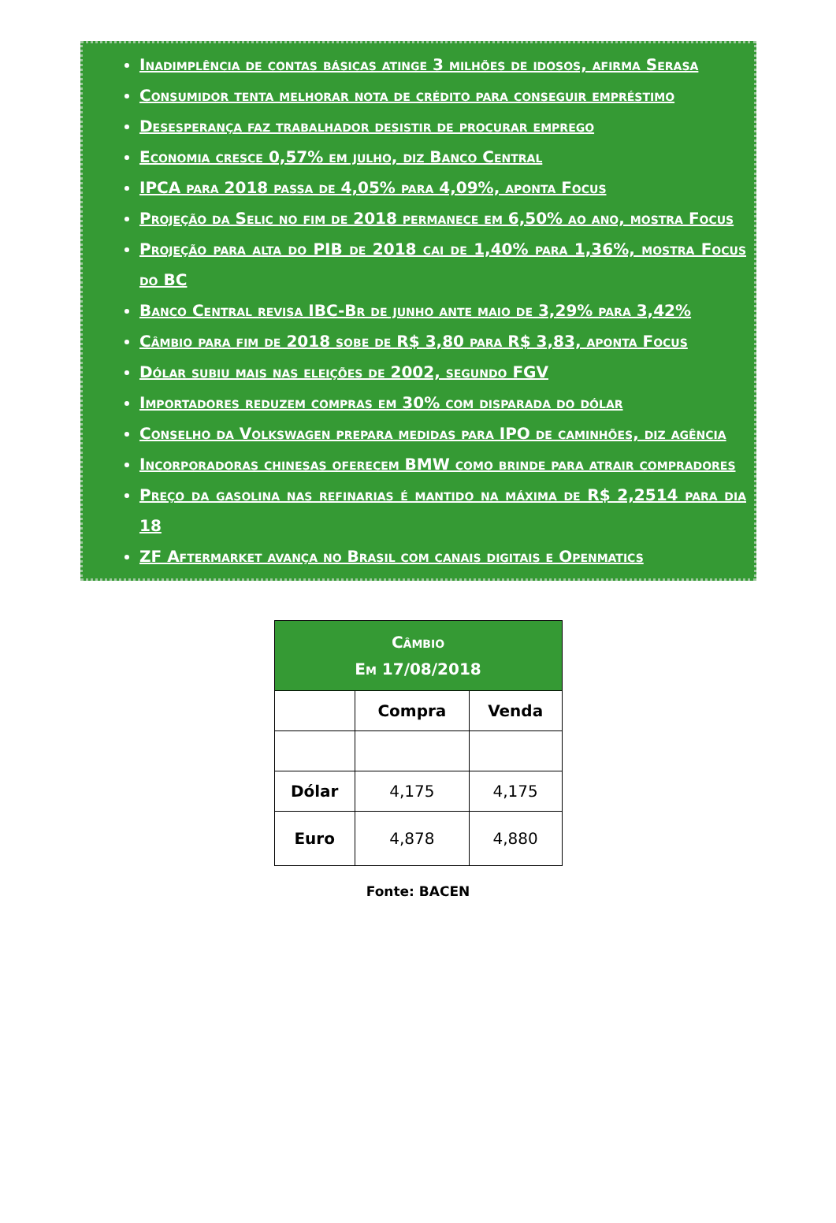Inadimplência de contas básicas atinge 3 milhões de idosos, afirma Serasa
Consumidor tenta melhorar nota de crédito para conseguir empréstimo
Desesperança faz trabalhador desistir de procurar emprego
Economia cresce 0,57% em julho, diz Banco Central
IPCA para 2018 passa de 4,05% para 4,09%, aponta Focus
Projeção da Selic no fim de 2018 permanece em 6,50% ao ano, mostra Focus
Projeção para alta do PIB de 2018 cai de 1,40% para 1,36%, mostra Focus do BC
Banco Central revisa IBC-Br de junho ante maio de 3,29% para 3,42%
Câmbio para fim de 2018 sobe de R$ 3,80 para R$ 3,83, aponta Focus
Dólar subiu mais nas eleições de 2002, segundo FGV
Importadores reduzem compras em 30% com disparada do dólar
Conselho da Volkswagen prepara medidas para IPO de caminhões, diz agência
Incorporadoras chinesas oferecem BMW como brinde para atrair compradores
Preço da gasolina nas refinarias é mantido na máxima de R$ 2,2514 para dia 18
ZF Aftermarket avança no Brasil com canais digitais e Openmatics
| Câmbio Em 17/08/2018 | | |
| --- | --- | --- |
| | Compra | Venda |
| Dólar | 4,175 | 4,175 |
| Euro | 4,878 | 4,880 |
Fonte: BACEN